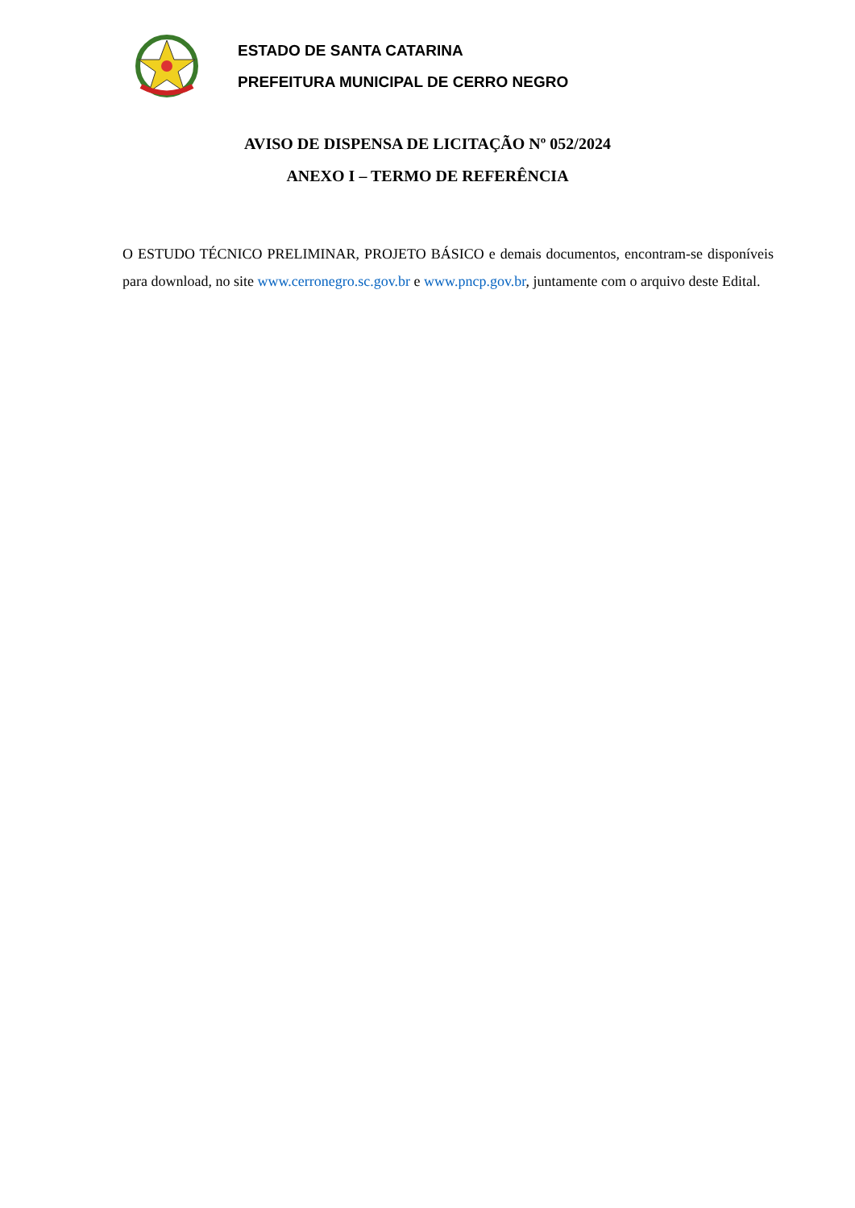ESTADO DE SANTA CATARINA
PREFEITURA MUNICIPAL DE CERRO NEGRO
AVISO DE DISPENSA DE LICITAÇÃO Nº 052/2024
ANEXO I – TERMO DE REFERÊNCIA
O ESTUDO TÉCNICO PRELIMINAR, PROJETO BÁSICO e demais documentos, encontram-se disponíveis para download, no site www.cerronegro.sc.gov.br e www.pncp.gov.br, juntamente com o arquivo deste Edital.